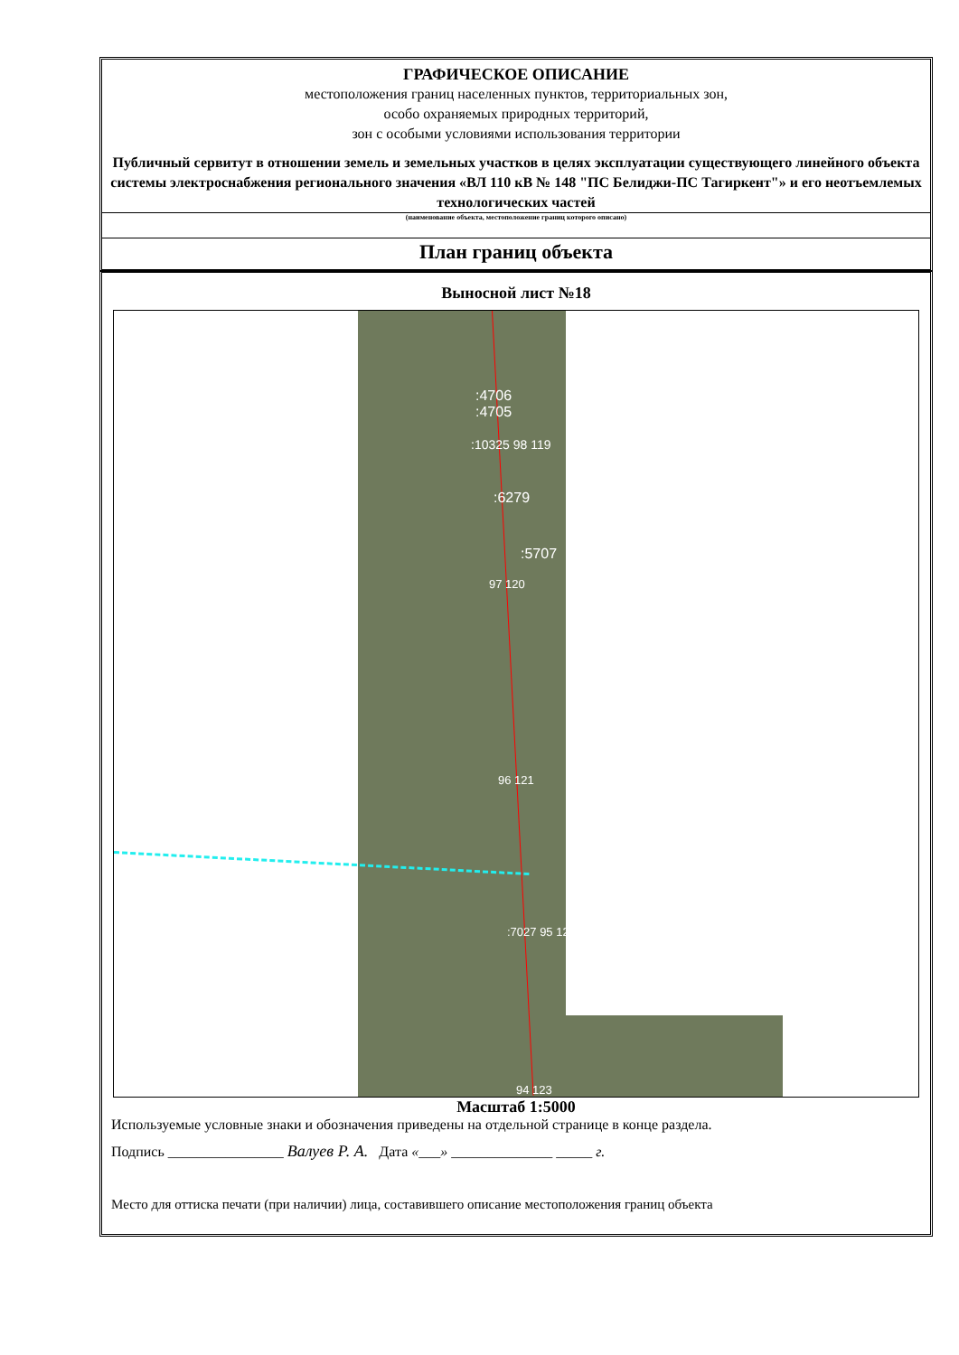ГРАФИЧЕСКОЕ ОПИСАНИЕ
местоположения границ населенных пунктов, территориальных зон,
особо охраняемых природных территорий,
зон с особыми условиями использования территории
Публичный сервитут в отношении земель и земельных участков в целях эксплуатации существующего линейного объекта системы электроснабжения регионального значения «ВЛ 110 кВ № 148 "ПС Белиджи-ПС Тагиркент"» и его неотъемлемых технологических частей
(наименование объекта, местоположение границ которого описано)
План границ объекта
Выносной лист №18
:4706
:4705
:10325 98 119
:6279
:5707
97 120
96 121
:7027 95 122
94 123
Масштаб 1:5000
Используемые условные знаки и обозначения приведены на отдельной странице в конце раздела.
Подпись ________________ Валуев Р. А. Дата «___» ______________ _____ г.
Место для оттиска печати (при наличии) лица, составившего описание местоположения границ объекта